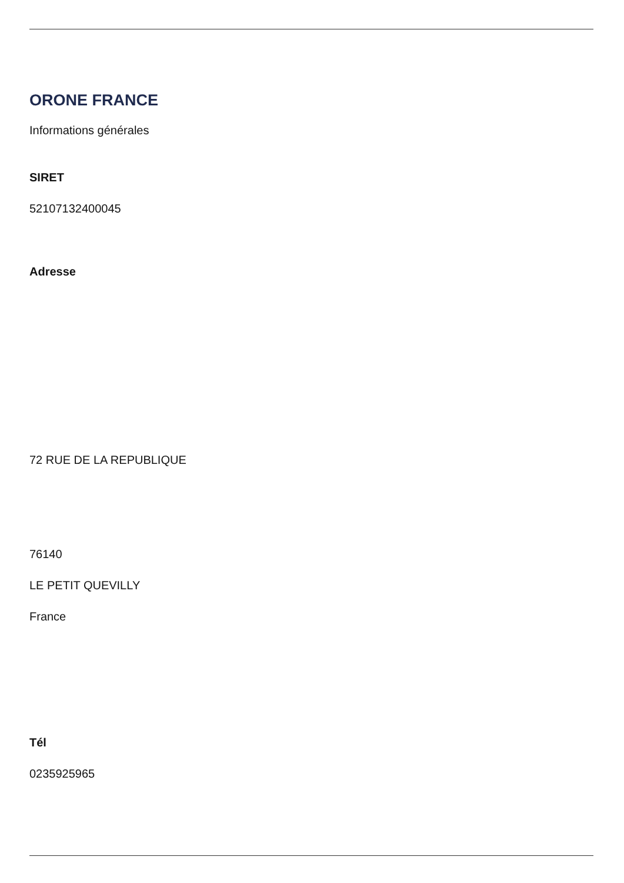ORONE FRANCE
Informations générales
SIRET
52107132400045
Adresse
72 RUE DE LA REPUBLIQUE
76140
LE PETIT QUEVILLY
France
Tél
0235925965